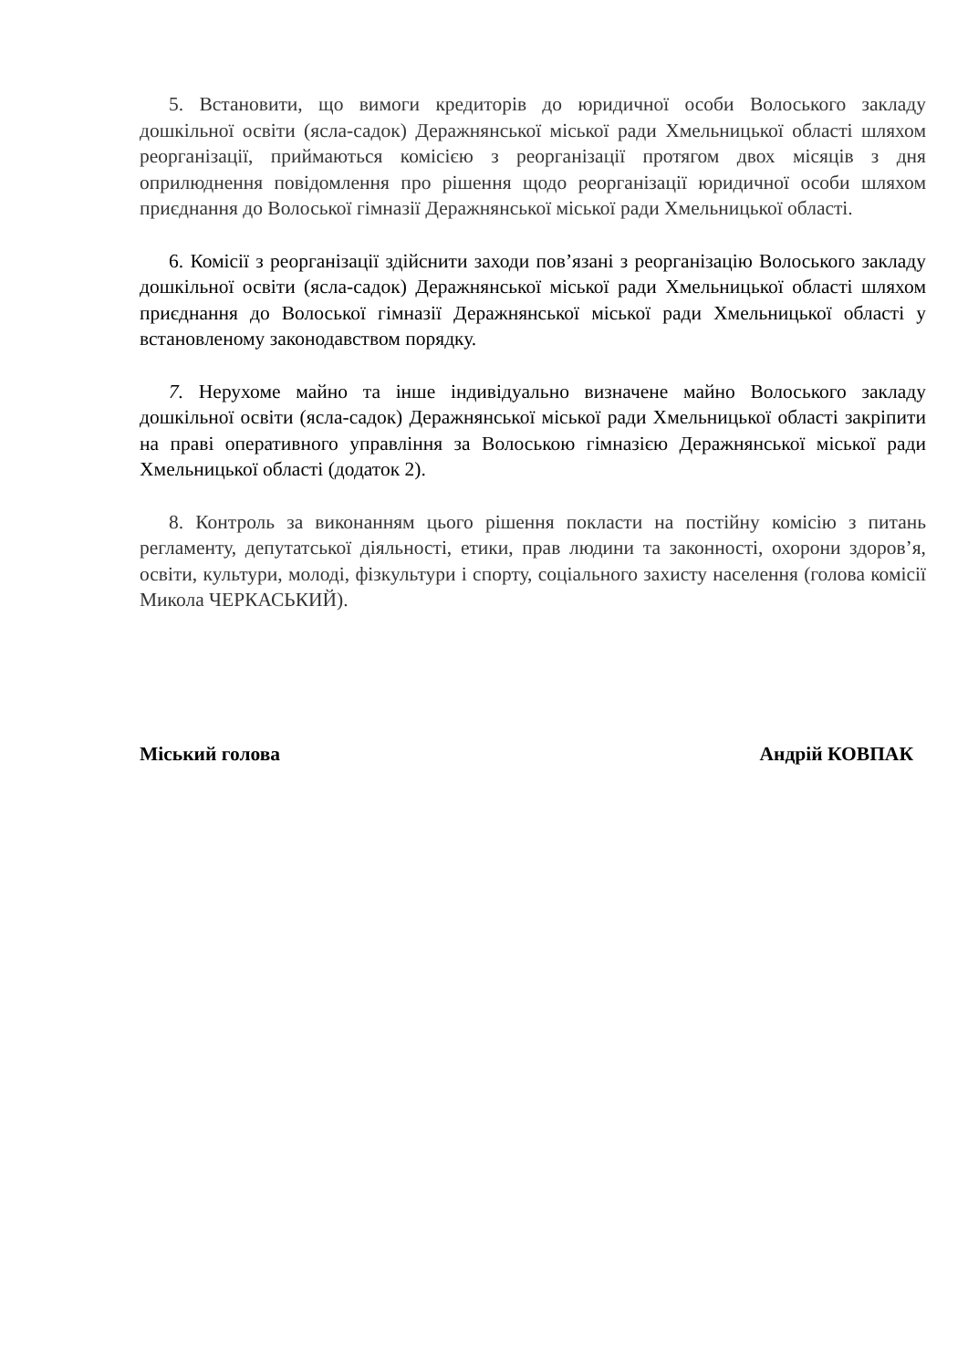5. Встановити, що вимоги кредиторів до юридичної особи Волоського закладу дошкільної освіти (ясла-садок) Деражнянської міської ради Хмельницької області шляхом реорганізації, приймаються комісією з реорганізації протягом двох місяців з дня оприлюднення повідомлення про рішення щодо реорганізації юридичної особи шляхом приєднання до Волоської гімназії Деражнянської міської ради Хмельницької області.
6. Комісії з реорганізації здійснити заходи пов’язані з реорганізацію Волоського закладу дошкільної освіти (ясла-садок) Деражнянської міської ради Хмельницької області шляхом приєднання до Волоської гімназії Деражнянської міської ради Хмельницької області у встановленому законодавством порядку.
7. Нерухоме майно та інше індивідуально визначене майно Волоського закладу дошкільної освіти (ясла-садок) Деражнянської міської ради Хмельницької області закріпити на праві оперативного управління за Волоською гімназією Деражнянської міської ради Хмельницької області (додаток 2).
8. Контроль за виконанням цього рішення покласти на постійну комісію з питань регламенту, депутатської діяльності, етики, прав людини та законності, охорони здоров’я, освіти, культури, молоді, фізкультури і спорту, соціального захисту населення (голова комісії Микола ЧЕРКАСЬКИЙ).
Міський голова Андрій КОВПАК